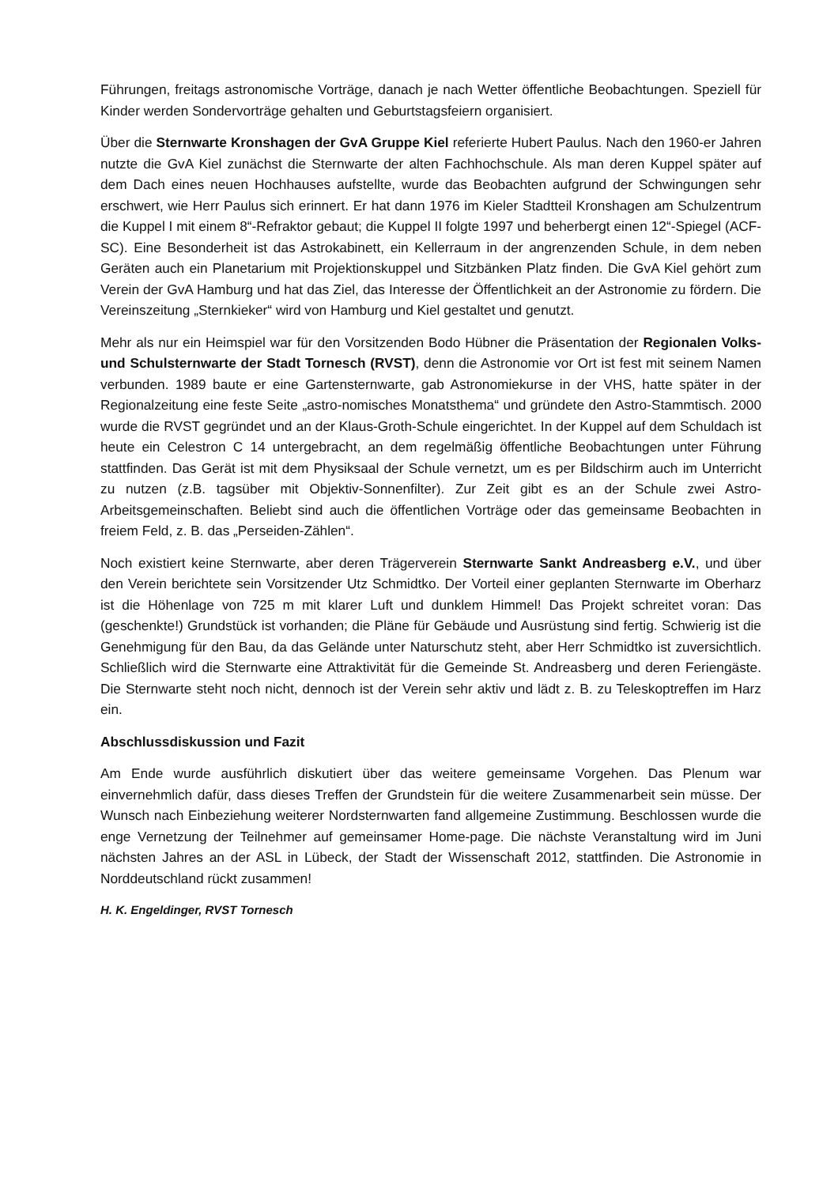Führungen, freitags astronomische Vorträge, danach je nach Wetter öffentliche Beobachtungen. Speziell für Kinder werden Sondervorträge gehalten und Geburtstagsfeiern organisiert.
Über die Sternwarte Kronshagen der GvA Gruppe Kiel referierte Hubert Paulus. Nach den 1960-er Jahren nutzte die GvA Kiel zunächst die Sternwarte der alten Fachhochschule. Als man deren Kuppel später auf dem Dach eines neuen Hochhauses aufstellte, wurde das Beobachten aufgrund der Schwingungen sehr erschwert, wie Herr Paulus sich erinnert. Er hat dann 1976 im Kieler Stadtteil Kronshagen am Schulzentrum die Kuppel I mit einem 8“-Refraktor gebaut; die Kuppel II folgte 1997 und beherbergt einen 12“-Spiegel (ACF-SC). Eine Besonderheit ist das Astrokabinett, ein Kellerraum in der angrenzenden Schule, in dem neben Geräten auch ein Planetarium mit Projektionskuppel und Sitzbänken Platz finden. Die GvA Kiel gehört zum Verein der GvA Hamburg und hat das Ziel, das Interesse der Öffentlichkeit an der Astronomie zu fördern. Die Vereinszeitung „Sternkieker“ wird von Hamburg und Kiel gestaltet und genutzt.
Mehr als nur ein Heimspiel war für den Vorsitzenden Bodo Hübner die Präsentation der Regionalen Volks- und Schulsternwarte der Stadt Tornesch (RVST), denn die Astronomie vor Ort ist fest mit seinem Namen verbunden. 1989 baute er eine Gartensternwarte, gab Astronomiekurse in der VHS, hatte später in der Regionalzeitung eine feste Seite „astro-nomisches Monatsthema“ und gründete den Astro-Stammtisch. 2000 wurde die RVST gegründet und an der Klaus-Groth-Schule eingerichtet. In der Kuppel auf dem Schuldach ist heute ein Celestron C 14 untergebracht, an dem regelmäßig öffentliche Beobachtungen unter Führung stattfinden. Das Gerät ist mit dem Physiksaal der Schule vernetzt, um es per Bildschirm auch im Unterricht zu nutzen (z.B. tagsüber mit Objektiv-Sonnenfilter). Zur Zeit gibt es an der Schule zwei Astro-Arbeitsgemeinschaften. Beliebt sind auch die öffentlichen Vorträge oder das gemeinsame Beobachten in freiem Feld, z. B. das „Perseiden-Zählen“.
Noch existiert keine Sternwarte, aber deren Trägerverein Sternwarte Sankt Andreasberg e.V., und über den Verein berichtete sein Vorsitzender Utz Schmidtko. Der Vorteil einer geplanten Sternwarte im Oberharz ist die Höhenlage von 725 m mit klarer Luft und dunklem Himmel! Das Projekt schreitet voran: Das (geschenkte!) Grundstück ist vorhanden; die Pläne für Gebäude und Ausrüstung sind fertig. Schwierig ist die Genehmigung für den Bau, da das Gelände unter Naturschutz steht, aber Herr Schmidtko ist zuversichtlich. Schließlich wird die Sternwarte eine Attraktivität für die Gemeinde St. Andreasberg und deren Feriengäste. Die Sternwarte steht noch nicht, dennoch ist der Verein sehr aktiv und lädt z. B. zu Teleskoptreffen im Harz ein.
Abschlussdiskussion und Fazit
Am Ende wurde ausführlich diskutiert über das weitere gemeinsame Vorgehen. Das Plenum war einvernehmlich dafür, dass dieses Treffen der Grundstein für die weitere Zusammenarbeit sein müsse. Der Wunsch nach Einbeziehung weiterer Nordsternwarten fand allgemeine Zustimmung. Beschlossen wurde die enge Vernetzung der Teilnehmer auf gemeinsamer Home-page. Die nächste Veranstaltung wird im Juni nächsten Jahres an der ASL in Lübeck, der Stadt der Wissenschaft 2012, stattfinden. Die Astronomie in Norddeutschland rückt zusammen!
H. K. Engeldinger, RVST Tornesch